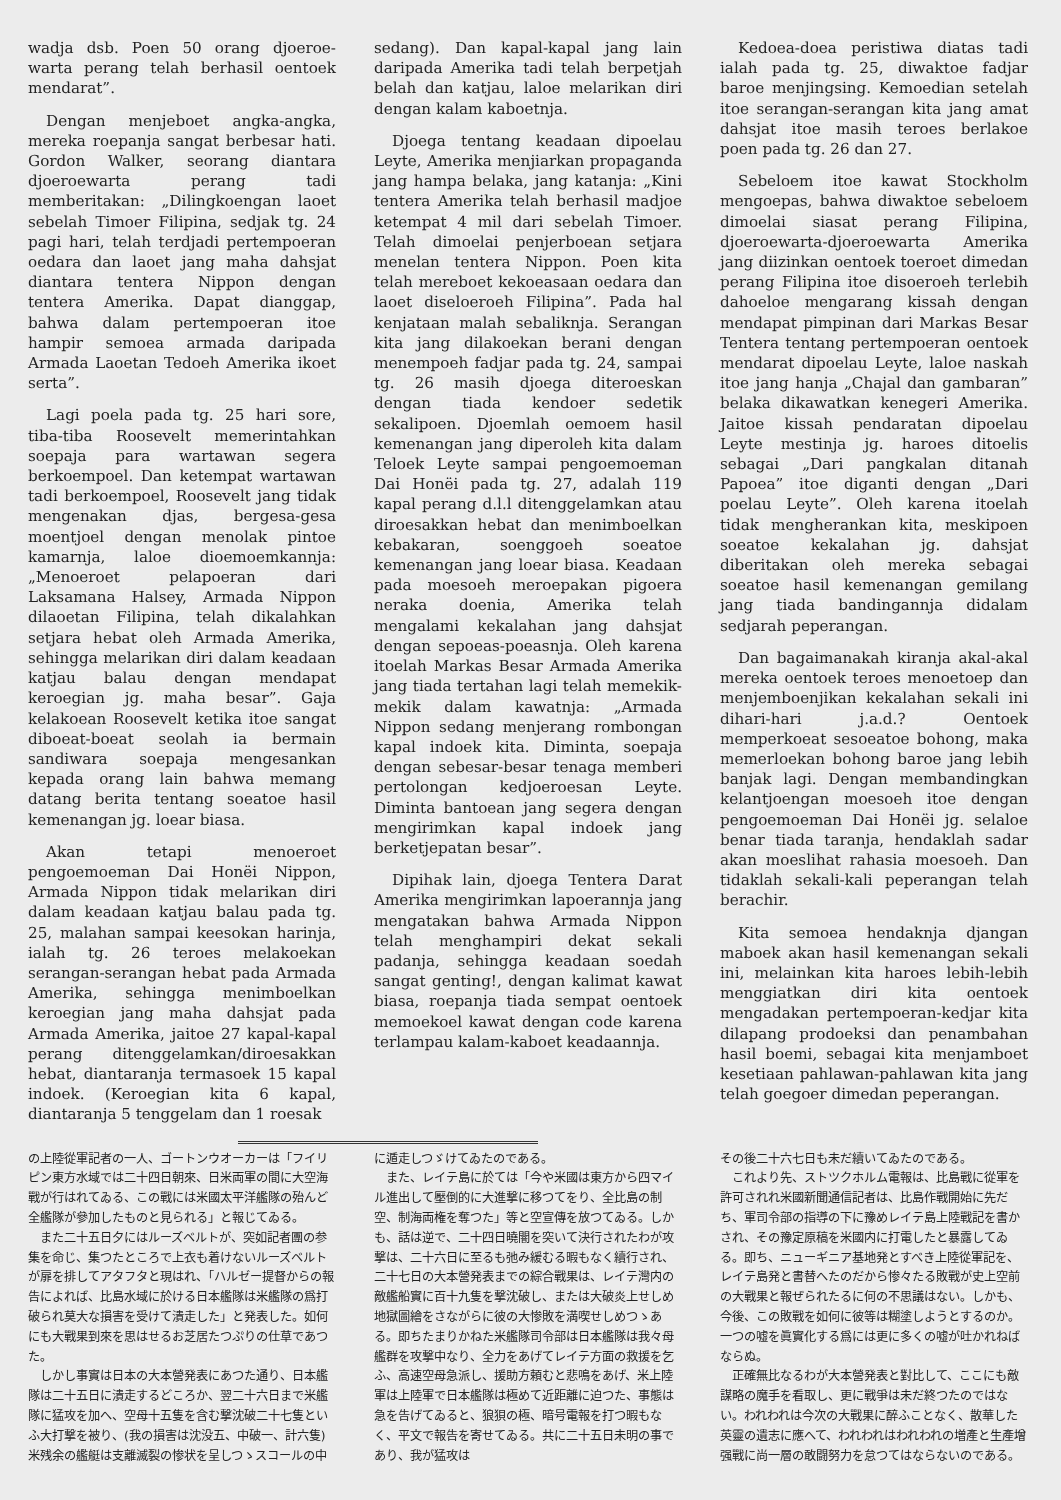wadja dsb. Poen 50 orang djoeroe-warta perang telah berhasil oentoek mendarat”.
Dengan menjeboet angka-angka, mereka roepanja sangat berbesar hati. Gordon Walker, seorang diantara djoeroewarta perang tadi memberitakan: „Dilingkoengan laoet sebelah Timoer Filipina, sedjak tg. 24 pagi hari, telah terdjadi pertempoeran oedara dan laoet jang maha dahsjat diantara tentera Nippon dengan tentera Amerika. Dapat dianggap, bahwa dalam pertempoeran itoe hampir semoea armada daripada Armada Laoetan Tedoeh Amerika ikoet serta”.
Lagi poela pada tg. 25 hari sore, tiba-tiba Roosevelt memerintahkan soepaja para wartawan segera berkoempoel. Dan ketempat wartawan tadi berkoempoel, Roosevelt jang tidak mengenakan djas, bergesa-gesa moentjoel dengan menolak pintoe kamarnja, laloe dioemoemkannja: „Menoeroet pelapoeran dari Laksamana Halsey, Armada Nippon dilaoetan Filipina, telah dikalahkan setjara hebat oleh Armada Amerika, sehingga melarikan diri dalam keadaan katjau balau dengan mendapat keroegian jg. maha besar”. Gaja kelakoean Roosevelt ketika itoe sangat diboeat-boeat seolah ia bermain sandiwara soepaja mengesankan kepada orang lain bahwa memang datang berita tentang soeatoe hasil kemenangan jg. loear biasa.
Akan tetapi menoeroet pengoemoeman Dai Honëi Nippon, Armada Nippon tidak melarikan diri dalam keadaan katjau balau pada tg. 25, malahan sampai keesokan harinja, ialah tg. 26 teroes melakoekan serangan-serangan hebat pada Armada Amerika, sehingga menimboelkan keroegian jang maha dahsjat pada Armada Amerika, jaitoe 27 kapal-kapal perang ditenggelamkan/diroesakkan hebat, diantaranja termasoek 15 kapal indoek. (Keroegian kita 6 kapal, diantaranja 5 tenggelam dan 1 roesak
sedang). Dan kapal-kapal jang lain daripada Amerika tadi telah berpetjah belah dan katjau, laloe melarikan diri dengan kalam kaboetnja.
Djoega tentang keadaan dipoelau Leyte, Amerika menjiarkan propaganda jang hampa belaka, jang katanja: „Kini tentera Amerika telah berhasil madjoe ketempat 4 mil dari sebelah Timoer. Telah dimoelai penjerboean setjara menelan tentera Nippon. Poen kita telah mereboet kekoeasaan oedara dan laoet diseloeroeh Filipina”. Pada hal kenjataan malah sebaliknja. Serangan kita jang dilakoekan berani dengan menempoeh fadjar pada tg. 24, sampai tg. 26 masih djoega diteroeskan dengan tiada kendoer sedetik sekalipoen. Djoemlah oemoem hasil kemenangan jang diperoleh kita dalam Teloek Leyte sampai pengoemoeman Dai Honëi pada tg. 27, adalah 119 kapal perang d.l.l ditenggelamkan atau diroesakkan hebat dan menimboelkan kebakaran, soenggoeh soeatoe kemenangan jang loear biasa. Keadaan pada moesoeh meroepakan pigoera neraka doenia, Amerika telah mengalami kekalahan jang dahsjat dengan sepoeas-poeasnja. Oleh karena itoelah Markas Besar Armada Amerika jang tiada tertahan lagi telah memekik-mekik dalam kawatnja: „Armada Nippon sedang menjerang rombongan kapal indoek kita. Diminta, soepaja dengan sebesar-besar tenaga memberi pertolongan kedjoeroesan Leyte. Diminta bantoean jang segera dengan mengirimkan kapal indoek jang berketjepatan besar”.
Dipihak lain, djoega Tentera Darat Amerika mengirimkan lapoerannja jang mengatakan bahwa Armada Nippon telah menghampiri dekat sekali padanja, sehingga keadaan soedah sangat genting!, dengan kalimat kawat biasa, roepanja tiada sempat oentoek memoekoel kawat dengan code karena terlampau kalam-kaboet keadaannja.
Kedoea-doea peristiwa diatas tadi ialah pada tg. 25, diwaktoe fadjar baroe menjingsing. Kemoedian setelah itoe serangan-serangan kita jang amat dahsjat itoe masih teroes berlakoe poen pada tg. 26 dan 27.
Sebeloem itoe kawat Stockholm mengoepas, bahwa diwaktoe sebeloem dimoelai siasat perang Filipina, djoeroewarta-djoeroewarta Amerika jang diizinkan oentoek toeroet dimedan perang Filipina itoe disoeroeh terlebih dahoeloe mengarang kissah dengan mendapat pimpinan dari Markas Besar Tentera tentang pertempoeran oentoek mendarat dipoelau Leyte, laloe naskah itoe jang hanja „Chajal dan gambaran” belaka dikawatkan kenegeri Amerika. Jaitoe kissah pendaratan dipoelau Leyte mestinja jg. haroes ditoelis sebagai „Dari pangkalan ditanah Papoea” itoe diganti dengan „Dari poelau Leyte”. Oleh karena itoelah tidak mengherankan kita, meskipoen soeatoe kekalahan jg. dahsjat diberitakan oleh mereka sebagai soeatoe hasil kemenangan gemilang jang tiada bandingannja didalam sedjarah peperangan.
Dan bagaimanakah kiranja akal-akal mereka oentoek teroes menoetoep dan menjemboenjikan kekalahan sekali ini dihari-hari j.a.d.? Oentoek memperkoeat sesoeatoe bohong, maka memerloekan bohong baroe jang lebih banjak lagi. Dengan membandingkan kelantjoengan moesoeh itoe dengan pengoemoeman Dai Honëi jg. selaloe benar tiada taranja, hendaklah sadar akan moeslihat rahasia moesoeh. Dan tidaklah sekali-kali peperangan telah berachir.
Kita semoea hendaknja djangan maboek akan hasil kemenangan sekali ini, melainkan kita haroes lebih-lebih menggiatkan diri kita oentoek mengadakan pertempoeran-kedjar kita dilapang prodoeksi dan penambahan hasil boemi, sebagai kita menjamboet kesetiaan pahlawan-pahlawan kita jang telah goegoer dimedan peperangan.
の上陸從軍記者の一人、ゴートンウオーカーは「フイリピン東方水域では二十四日朝來、日米両軍の間に大空海戰が行はれてゐる、この戰には米國太平洋艦隊の殆んど全艦隊が參加したものと見られる」と報じてゐる。
また二十五日夕にはルーズベルトが、突如記者團の参集を命じ、集つたところで上衣も着けないルーズベルトが扉を排してアタフタと現はれ、「ハルゼー提督からの報告によれば、比島水域に於ける日本艦隊は米艦隊の爲打破られ莫大な損害を受けて潰走した」と発表した。如何にも大戰果到來を思はせるお芝居たつぷりの仕草であつた。
しかし事實は日本の大本營発表にあつた通り、日本艦隊は二十五日に潰走するどころか、翌二十六日まで米艦隊に猛攻を加へ、空母十五隻を含む撃沈破二十七隻といふ大打撃を被り、(我の損害は沈没五、中破一、計六隻)米残余の艦艇は支離滅裂の惨状を呈しつゝスコールの中
に遁走しつゞけてゐたのである。
また、レイテ島に於ては「今や米國は東方から四マイル進出して壓倒的に大進撃に移つてをり、全比島の制空、制海両権を奪つた」等と空宣傳を放つてゐる。しかも、話は逆で、二十四日曉闇を突いて決行されたわが攻撃は、二十六日に至るも弛み緩むる暇もなく續行され、二十七日の大本營発表までの綜合戰果は、レイテ灣内の敵艦船實に百十九隻を撃沈破し、または大破炎上せしめ地獄圖繪をさながらに彼の大惨敗を満喫せしめつゝある。即ちたまりかねた米艦隊司令部は日本艦隊は我々母艦群を攻撃中なり、全力をあげてレイテ方面の救援を乞ふ、高速空母急派し、援助方頼むと悲鳴をあげ、米上陸軍は上陸軍で日本艦隊は極めて近距離に迫つた、事態は急を告げてゐると、狼狽の極、暗号電報を打つ暇もなく、平文で報告を寄せてゐる。共に二十五日未明の事であり、我が猛攻は
その後二十六七日も未だ續いてゐたのである。
これより先、ストツクホルム電報は、比島戰に從軍を許可されれ米國新聞通信記者は、比島作戰開始に先だち、軍司令部の指導の下に豫めレイテ島上陸戰記を書かされ、その豫定原稿を米國内に打電したと暴露してゐる。即ち、ニューギニア基地発とすべき上陸從軍記を、レイテ島発と書替へたのだから惨々たる敗戰が史上空前の大戰果と報ぜられたるに何の不思議はない。しかも、今後、この敗戰を如何に彼等は糊塗しようとするのか。一つの嘘を眞實化する爲には更に多くの嘘が吐かれねばならぬ。
正確無比なるわが大本營発表と對比して、ここにも敵謀略の魔手を看取し、更に戰爭は未だ終つたのではない。われわれは今次の大戰果に醉ふことなく、散華した英靈の遺志に應へて、われわれはわれわれの増產と生產增强戰に尚一層の敢闘努力を怠つてはならないのである。